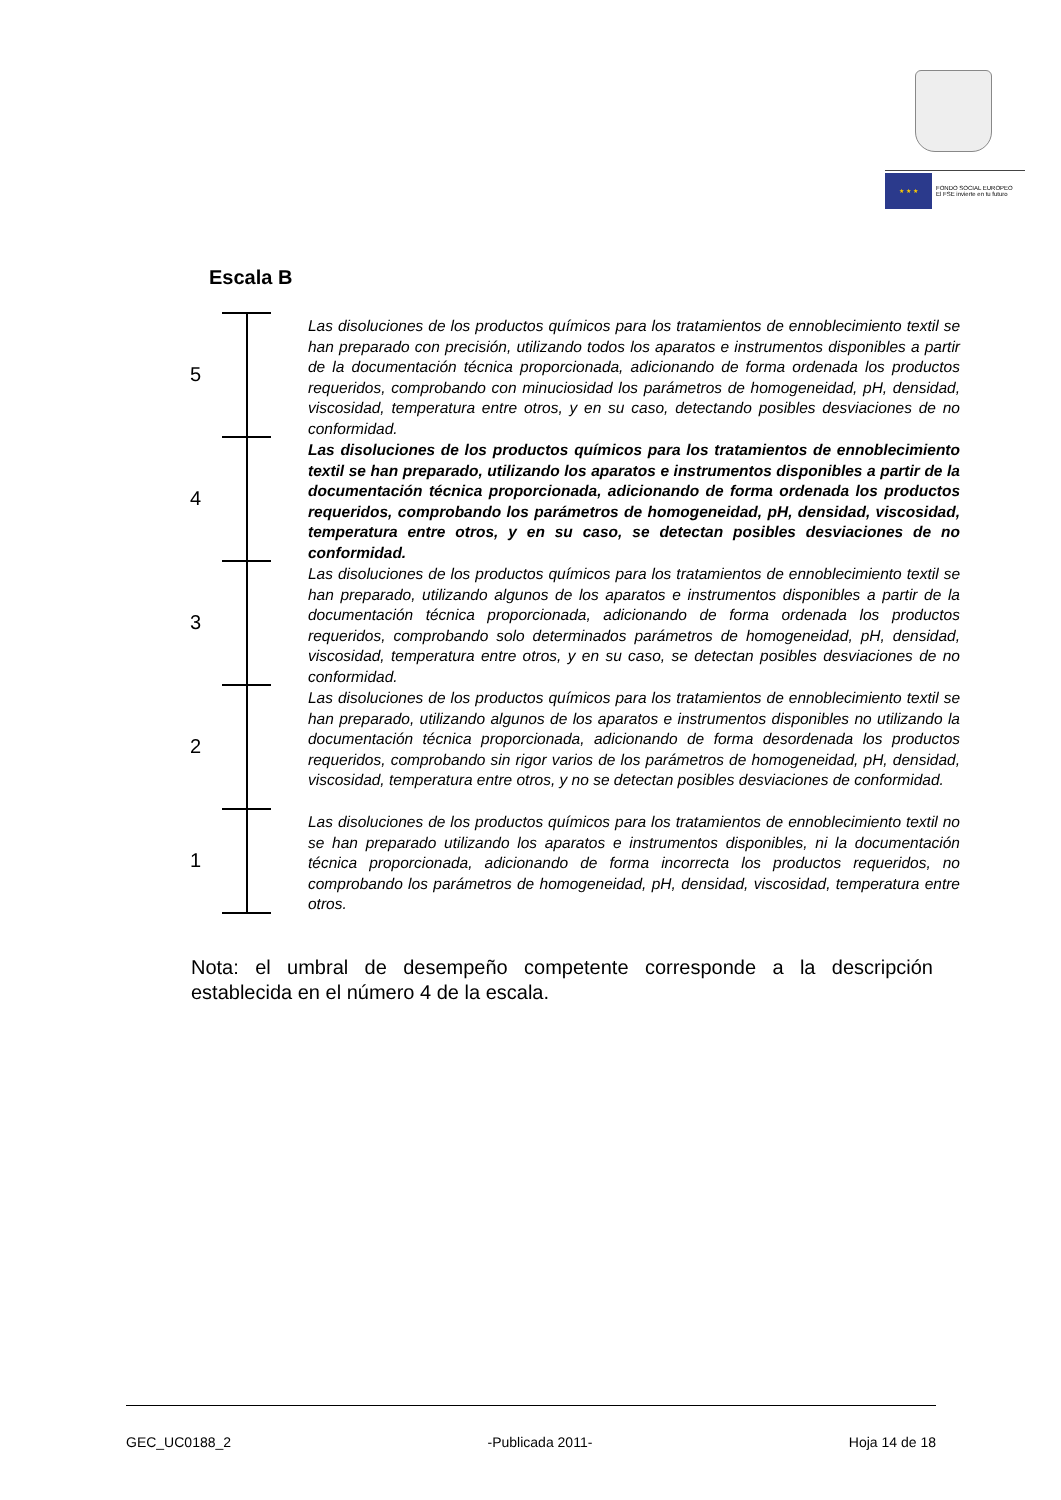★ ★ ★
FONDO SOCIAL EUROPEO
El FSE invierte en tu futuro
Escala B
5
Las disoluciones de los productos químicos para los tratamientos de ennoblecimiento textil se han preparado con precisión, utilizando todos los aparatos e instrumentos disponibles a partir de la documentación técnica proporcionada, adicionando de forma ordenada los productos requeridos, comprobando con minuciosidad los parámetros de homogeneidad, pH, densidad, viscosidad, temperatura entre otros, y en su caso, detectando posibles desviaciones de no conformidad.
4
Las disoluciones de los productos químicos para los tratamientos de ennoblecimiento textil se han preparado, utilizando los aparatos e instrumentos disponibles a partir de la documentación técnica proporcionada, adicionando de forma ordenada los productos requeridos, comprobando los parámetros de homogeneidad, pH, densidad, viscosidad, temperatura entre otros, y en su caso, se detectan posibles desviaciones de no conformidad.
3
Las disoluciones de los productos químicos para los tratamientos de ennoblecimiento textil se han preparado, utilizando algunos de los aparatos e instrumentos disponibles a partir de la documentación técnica proporcionada, adicionando de forma ordenada los productos requeridos, comprobando solo determinados parámetros de homogeneidad, pH, densidad, viscosidad, temperatura entre otros, y en su caso, se detectan posibles desviaciones de no conformidad.
2
Las disoluciones de los productos químicos para los tratamientos de ennoblecimiento textil se han preparado, utilizando algunos de los aparatos e instrumentos disponibles no utilizando la documentación técnica proporcionada, adicionando de forma desordenada los productos requeridos, comprobando sin rigor varios de los parámetros de homogeneidad, pH, densidad, viscosidad, temperatura entre otros, y no se detectan posibles desviaciones de conformidad.
1
Las disoluciones de los productos químicos para los tratamientos de ennoblecimiento textil no se han preparado utilizando los aparatos e instrumentos disponibles, ni la documentación técnica proporcionada, adicionando de forma incorrecta los productos requeridos, no comprobando los parámetros de homogeneidad, pH, densidad, viscosidad, temperatura entre otros.
Nota: el umbral de desempeño competente corresponde a la descripción establecida en el número 4 de la escala.
GEC_UC0188_2 -Publicada 2011- Hoja 14 de 18